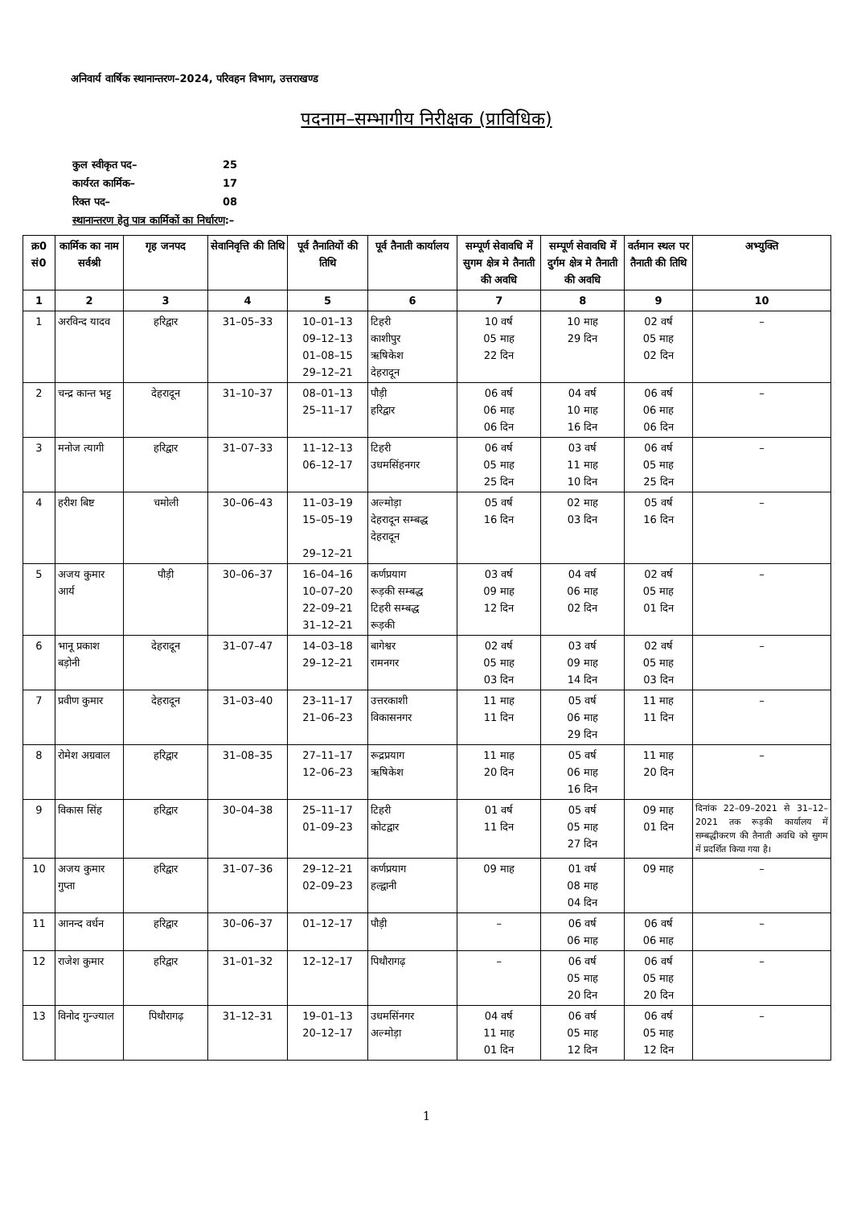अनिवार्य वार्षिक स्थानान्तरण–2024, परिवहन विभाग, उत्तराखण्ड
पदनाम–सम्भागीय निरीक्षक (प्राविधिक)
| कुल स्वीकृत पद– | 25 |
| कार्यरत कार्मिक– | 17 |
| रिक्त पद– | 08 |
| स्थानान्तरण हेतु पात्र कार्मिकों का निर्धारण :– | |
| क्र0 सं0 | कार्मिक का नाम सर्वश्री | गृह जनपद | सेवानिवृत्ति की तिथि | पूर्व तैनातियों की तिथि | पूर्व तैनाती कार्यालय | सम्पूर्ण सेवावधि में सुगम क्षेत्र मे तैनाती की अवधि | सम्पूर्ण सेवावधि में दुर्गम क्षेत्र मे तैनाती की अवधि | वर्तमान स्थल पर तैनाती की तिथि | अभ्युक्ति |
| --- | --- | --- | --- | --- | --- | --- | --- | --- | --- |
| 1 | 2 | 3 | 4 | 5 | 6 | 7 | 8 | 9 | 10 |
| 1 | अरविन्द यादव | हरिद्वार | 31–05–33 | 10–01–13 09–12–13 01–08–15 29–12–21 | टिहरी काशीपुर ऋषिकेश देहरादून | 10 वर्ष 05 माह 22 दिन | 10 माह 29 दिन | 02 वर्ष 05 माह 02 दिन | – |
| 2 | चन्द्र कान्त भट्ट | देहरादून | 31–10–37 | 08–01–13 25–11–17 | पौड़ी हरिद्वार | 06 वर्ष 06 माह 06 दिन | 04 वर्ष 10 माह 16 दिन | 06 वर्ष 06 माह 06 दिन | – |
| 3 | मनोज त्यागी | हरिद्वार | 31–07–33 | 11–12–13 06–12–17 | टिहरी उधमसिंहनगर | 06 वर्ष 05 माह 25 दिन | 03 वर्ष 11 माह 10 दिन | 06 वर्ष 05 माह 25 दिन | – |
| 4 | हरीश बिष्ट | चमोली | 30–06–43 | 11–03–19 15–05–19 29–12–21 | अल्मोड़ा देहरादून सम्बद्ध देहरादून | 05 वर्ष 16 दिन | 02 माह 03 दिन | 05 वर्ष 16 दिन | – |
| 5 | अजय कुमार आर्य | पौड़ी | 30–06–37 | 16–04–16 10–07–20 22–09–21 31–12–21 | कर्णप्रयाग रूड़की सम्बद्ध टिहरी सम्बद्ध रूड़की | 03 वर्ष 09 माह 12 दिन | 04 वर्ष 06 माह 02 दिन | 02 वर्ष 05 माह 01 दिन | – |
| 6 | भानू प्रकाश बड़ोनी | देहरादून | 31–07–47 | 14–03–18 29–12–21 | बागेश्वर रामनगर | 02 वर्ष 05 माह 03 दिन | 03 वर्ष 09 माह 14 दिन | 02 वर्ष 05 माह 03 दिन | – |
| 7 | प्रवीण कुमार | देहरादून | 31–03–40 | 23–11–17 21–06–23 | उत्तरकाशी विकासनगर | 11 माह 11 दिन | 05 वर्ष 06 माह 29 दिन | 11 माह 11 दिन | – |
| 8 | रोमेश अग्रवाल | हरिद्वार | 31–08–35 | 27–11–17 12–06–23 | रूद्रप्रयाग ऋषिकेश | 11 माह 20 दिन | 05 वर्ष 06 माह 16 दिन | 11 माह 20 दिन | – |
| 9 | विकास सिंह | हरिद्वार | 30–04–38 | 25–11–17 01–09–23 | टिहरी कोटद्वार | 01 वर्ष 11 दिन | 05 वर्ष 05 माह 27 दिन | 09 माह 01 दिन | दिनांक 22–09–2021 से 31–12–2021 तक रूड़की कार्यालय में सम्बद्धीकरण की तैनाती अवधि को सुगम में प्रदर्शित किया गया है। |
| 10 | अजय कुमार गुप्ता | हरिद्वार | 31–07–36 | 29–12–21 02–09–23 | कर्णप्रयाग हल्द्वानी | 09 माह | 01 वर्ष 08 माह 04 दिन | 09 माह | – |
| 11 | आनन्द वर्धन | हरिद्वार | 30–06–37 | 01–12–17 | पौड़ी | – | 06 वर्ष 06 माह | 06 वर्ष 06 माह | – |
| 12 | राजेश कुमार | हरिद्वार | 31–01–32 | 12–12–17 | पिथौरागढ़ | – | 06 वर्ष 05 माह 20 दिन | 06 वर्ष 05 माह 20 दिन | – |
| 13 | विनोद गुन्ज्याल | पिथौरागढ़ | 31–12–31 | 19–01–13 20–12–17 | उधमसिंनगर अल्मोड़ा | 04 वर्ष 11 माह 01 दिन | 06 वर्ष 05 माह 12 दिन | 06 वर्ष 05 माह 12 दिन | – |
1